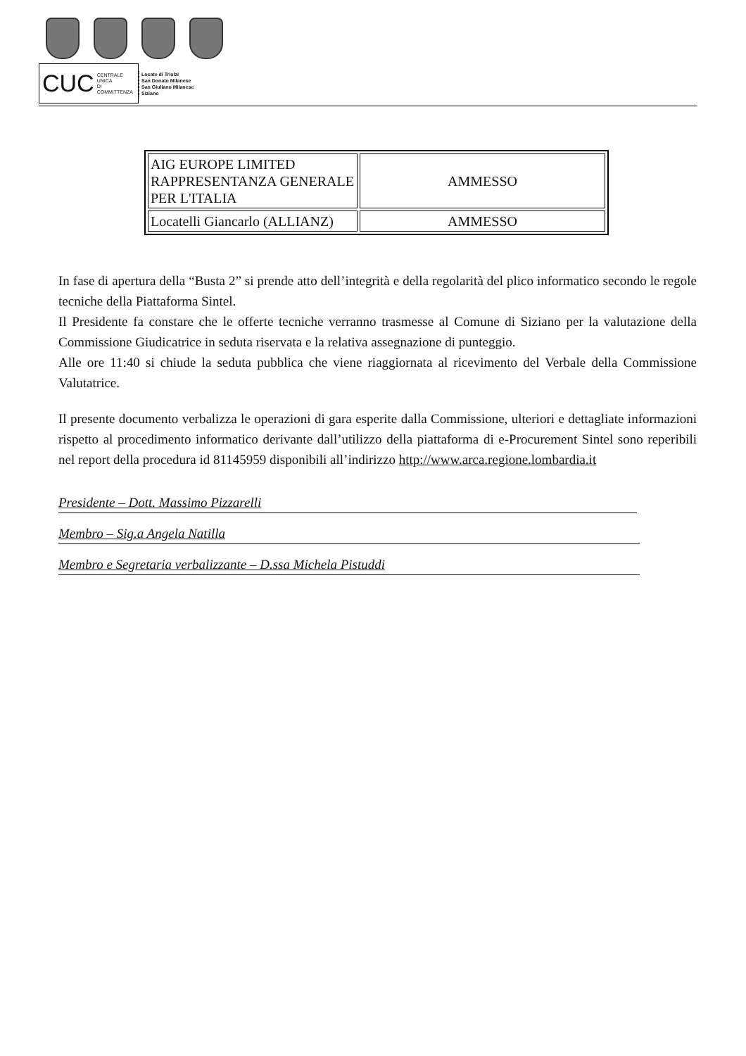CUC CENTRALE UNICA
DI COMMITTENZA
Locate di Triulzi
San Donato Milanese
San Giuliano Milanese
Siziano
| AIG EUROPE LIMITED RAPPRESENTANZA GENERALE PER L'ITALIA | AMMESSO |
| Locatelli Giancarlo (ALLIANZ) | AMMESSO |
In fase di apertura della “Busta 2” si prende atto dell’integrità e della regolarità del plico informatico secondo le regole tecniche della Piattaforma Sintel.
Il Presidente fa constare che le offerte tecniche verranno trasmesse al Comune di Siziano per la valutazione della Commissione Giudicatrice in seduta riservata e la relativa assegnazione di punteggio.
Alle ore 11:40 si chiude la seduta pubblica che viene riaggiornata al ricevimento del Verbale della Commissione Valutatrice.
Il presente documento verbalizza le operazioni di gara esperite dalla Commissione, ulteriori e dettagliate informazioni rispetto al procedimento informatico derivante dall’utilizzo della piattaforma di e-Procurement Sintel sono reperibili nel report della procedura id 81145959 disponibili all’indirizzo http://www.arca.regione.lombardia.it
Presidente – Dott. Massimo Pizzarelli
Membro – Sig.a Angela Natilla
Membro e Segretaria verbalizzante – D.ssa Michela Pistuddi